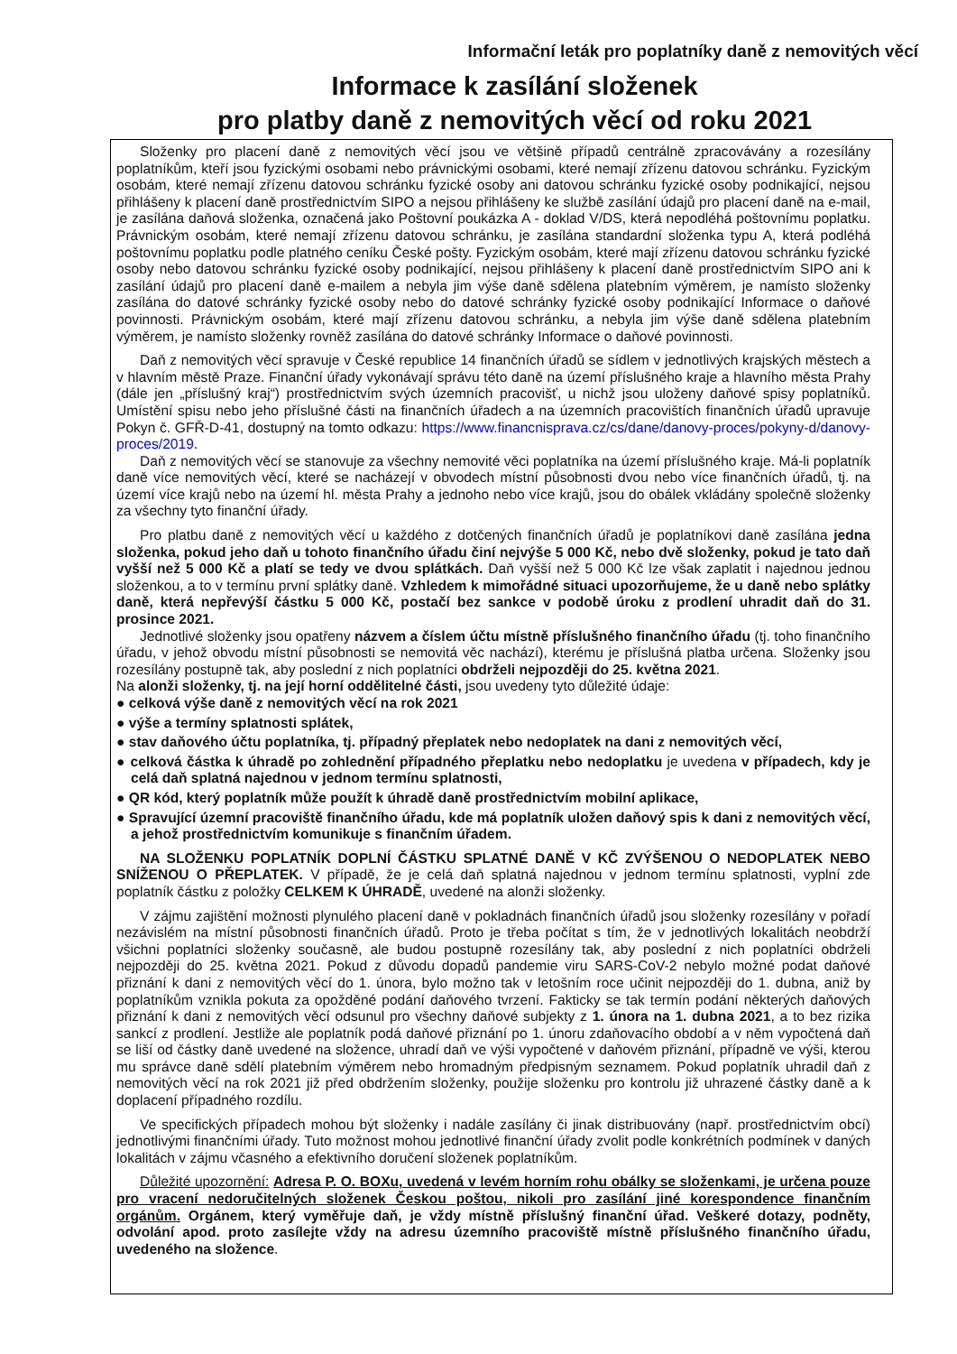Informační leták pro poplatníky daně z nemovitých věcí
Informace k zasílání složenek
pro platby daně z nemovitých věcí od roku 2021
Složenky pro placení daně z nemovitých věcí jsou ve většině případů centrálně zpracovávány a rozesílány poplatníkům, kteří jsou fyzickými osobami nebo právnickými osobami, které nemají zřízenu datovou schránku. Fyzickým osobám, které nemají zřízenu datovou schránku fyzické osoby ani datovou schránku fyzické osoby podnikající, nejsou přihlášeny k placení daně prostřednictvím SIPO a nejsou přihlášeny ke službě zasílání údajů pro placení daně na e-mail, je zasílána daňová složenka, označená jako Poštovní poukázka A - doklad V/DS, která nepodléhá poštovnímu poplatku. Právnickým osobám, které nemají zřízenu datovou schránku, je zasílána standardní složenka typu A, která podléhá poštovnímu poplatku podle platného ceníku České pošty. Fyzickým osobám, které mají zřízenu datovou schránku fyzické osoby nebo datovou schránku fyzické osoby podnikající, nejsou přihlášeny k placení daně prostřednictvím SIPO ani k zasílání údajů pro placení daně e-mailem a nebyla jim výše daně sdělena platebním výměrem, je namísto složenky zasílána do datové schránky fyzické osoby nebo do datové schránky fyzické osoby podnikající Informace o daňové povinnosti. Právnickým osobám, které mají zřízenu datovou schránku, a nebyla jim výše daně sdělena platebním výměrem, je namísto složenky rovněž zasílána do datové schránky Informace o daňové povinnosti.
Daň z nemovitých věcí spravuje v České republice 14 finančních úřadů se sídlem v jednotlivých krajských městech a v hlavním městě Praze. Finanční úřady vykonávají správu této daně na území příslušného kraje a hlavního města Prahy (dále jen „příslušný kraj“) prostřednictvím svých územních pracovišť, u nichž jsou uloženy daňové spisy poplatníků. Umístění spisu nebo jeho příslušné části na finančních úřadech a na územních pracovištích finančních úřadů upravuje Pokyn č. GFŘ-D-41, dostupný na tomto odkazu: https://www.financnisprava.cz/cs/dane/danovy-proces/pokyny-d/danovy-proces/2019.
Daň z nemovitých věcí se stanovuje za všechny nemovité věci poplatníka na území příslušného kraje. Má-li poplatník daně více nemovitých věcí, které se nacházejí v obvodech místní působnosti dvou nebo více finančních úřadů, tj. na území více krajů nebo na území hl. města Prahy a jednoho nebo více krajů, jsou do obálek vkládány společně složenky za všechny tyto finanční úřady.
Pro platbu daně z nemovitých věcí u každého z dotčených finančních úřadů je poplatníkovi daně zasílána jedna složenka, pokud jeho daň u tohoto finančního úřadu činí nejvýše 5 000 Kč, nebo dvě složenky, pokud je tato daň vyšší než 5 000 Kč a platí se tedy ve dvou splátkách. Daň vyšší než 5 000 Kč lze však zaplatit i najednou jednou složenkou, a to v termínu první splátky daně. Vzhledem k mimořádné situaci upozorňujeme, že u daně nebo splátky daně, která nepřevýší částku 5 000 Kč, postačí bez sankce v podobě úroku z prodlení uhradit daň do 31. prosince 2021.
Jednotlivé složenky jsou opatřeny názvem a číslem účtu místně příslušného finančního úřadu (tj. toho finančního úřadu, v jehož obvodu místní působnosti se nemovitá věc nachází), kterému je příslušná platba určena. Složenky jsou rozesílány postupně tak, aby poslední z nich poplatníci obdrželi nejpozději do 25. května 2021.
Na alonži složenky, tj. na její horní oddělitelné části, jsou uvedeny tyto důležité údaje:
● celková výše daně z nemovitých věcí na rok 2021
● výše a termíny splatnosti splátek,
● stav daňového účtu poplatníka, tj. případný přeplatek nebo nedoplatek na dani z nemovitých věcí,
● celková částka k úhradě po zohlednění případného přeplatku nebo nedoplatku je uvedena v případech, kdy je celá daň splatná najednou v jednom termínu splatnosti,
● QR kód, který poplatník může použít k úhradě daně prostřednictvím mobilní aplikace,
● Spravující územní pracoviště finančního úřadu, kde má poplatník uložen daňový spis k dani z nemovitých věcí, a jehož prostřednictvím komunikuje s finančním úřadem.
NA SLOŽENKU POPLATNÍK DOPLNÍ ČÁSTKU SPLATNÉ DANĚ V KČ ZVÝŠENOU O NEDOPLATEK NEBO SNÍŽENOU O PŘEPLATEK. V případě, že je celá daň splatná najednou v jednom termínu splatnosti, vyplní zde poplatník částku z položky CELKEM K ÚHRADĚ, uvedené na alonži složenky.
V zájmu zajištění možnosti plynulého placení daně v pokladnách finančních úřadů jsou složenky rozesílány v pořadí nezávislém na místní působnosti finančních úřadů. Proto je třeba počítat s tím, že v jednotlivých lokalitách neobdrží všichni poplatníci složenky současně, ale budou postupně rozesílány tak, aby poslední z nich poplatníci obdrželi nejpozději do 25. května 2021. Pokud z důvodu dopadů pandemie viru SARS-CoV-2 nebylo možné podat daňové přiznání k dani z nemovitých věcí do 1. února, bylo možno tak v letošním roce učinit nejpozději do 1. dubna, aniž by poplatníkům vznikla pokuta za opožděné podání daňového tvrzení. Fakticky se tak termín podání některých daňových přiznání k dani z nemovitých věcí odsunul pro všechny daňové subjekty z 1. února na 1. dubna 2021, a to bez rizika sankcí z prodlení. Jestliže ale poplatník podá daňové přiznání po 1. únoru zdaňovacího období a v něm vypočtená daň se liší od částky daně uvedené na složence, uhradí daň ve výši vypočtené v daňovém přiznání, případně ve výši, kterou mu správce daně sdělí platebním výměrem nebo hromadným předpisným seznamem. Pokud poplatník uhradil daň z nemovitých věcí na rok 2021 již před obdržením složenky, použije složenku pro kontrolu již uhrazené částky daně a k doplacení případného rozdílu.
Ve specifických případech mohou být složenky i nadále zasílány či jinak distribuovány (např. prostřednictvím obcí) jednotlivými finančními úřady. Tuto možnost mohou jednotlivé finanční úřady zvolit podle konkrétních podmínek v daných lokalitách v zájmu včasného a efektivního doručení složenek poplatníkům.
Důležité upozornění: Adresa P. O. BOXu, uvedená v levém horním rohu obálky se složenkami, je určena pouze pro vracení nedoručitelných složenek Českou poštou, nikoli pro zasílání jiné korespondence finančním orgánům. Orgánem, který vyměřuje daň, je vždy místně příslušný finanční úřad. Veškeré dotazy, podněty, odvolání apod. proto zasílejte vždy na adresu územního pracoviště místně příslušného finančního úřadu, uvedeného na složence.